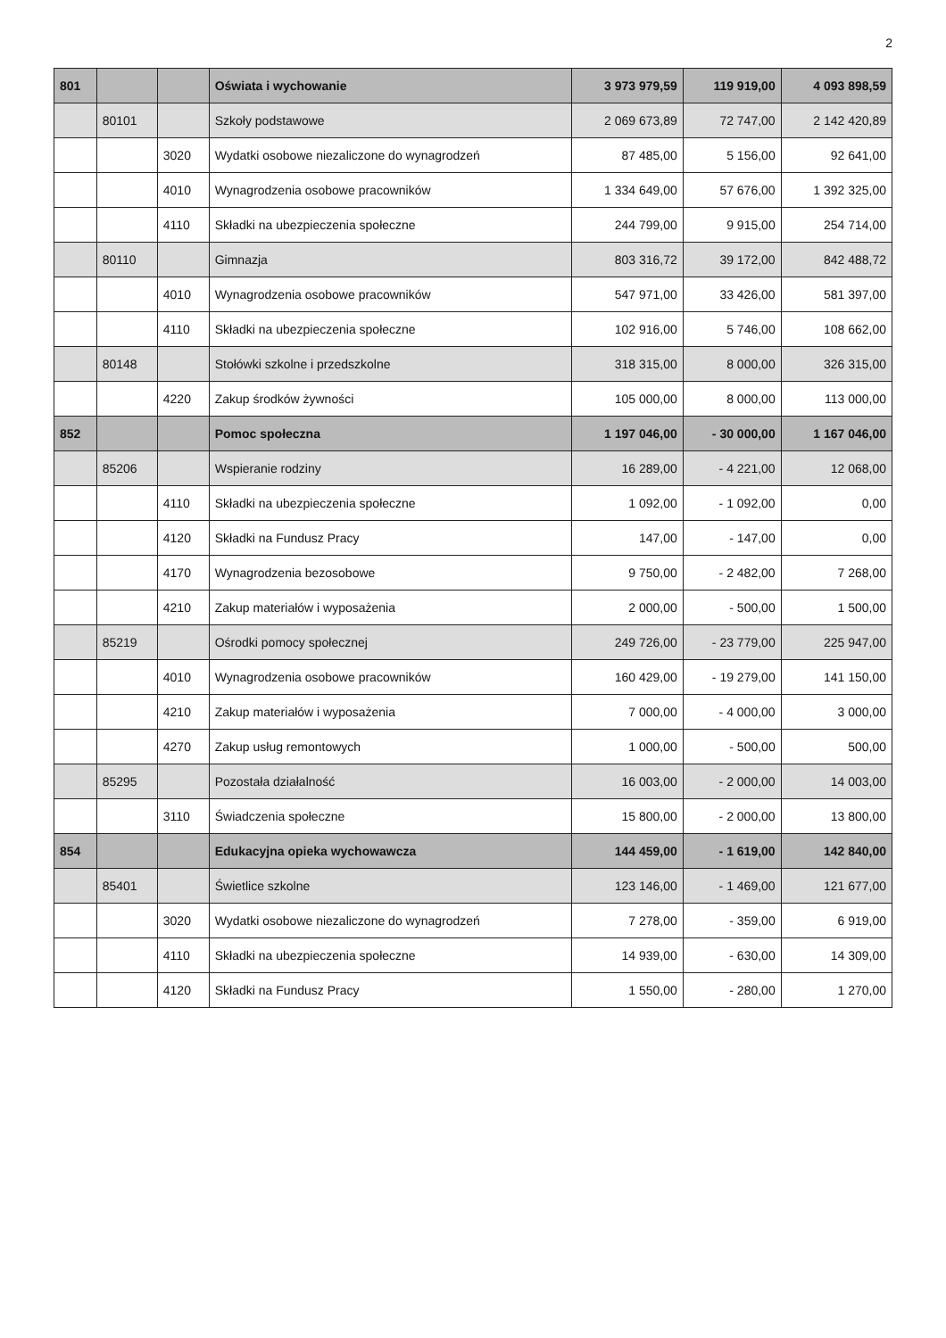2
| 801 | | | Oświata i wychowanie | 3 973 979,59 | 119 919,00 | 4 093 898,59 |
| | 80101 | | Szkoły podstawowe | 2 069 673,89 | 72 747,00 | 2 142 420,89 |
| | | 3020 | Wydatki osobowe niezaliczone do wynagrodzeń | 87 485,00 | 5 156,00 | 92 641,00 |
| | | 4010 | Wynagrodzenia osobowe pracowników | 1 334 649,00 | 57 676,00 | 1 392 325,00 |
| | | 4110 | Składki na ubezpieczenia społeczne | 244 799,00 | 9 915,00 | 254 714,00 |
| | 80110 | | Gimnazja | 803 316,72 | 39 172,00 | 842 488,72 |
| | | 4010 | Wynagrodzenia osobowe pracowników | 547 971,00 | 33 426,00 | 581 397,00 |
| | | 4110 | Składki na ubezpieczenia społeczne | 102 916,00 | 5 746,00 | 108 662,00 |
| | 80148 | | Stołówki szkolne i przedszkolne | 318 315,00 | 8 000,00 | 326 315,00 |
| | | 4220 | Zakup środków żywności | 105 000,00 | 8 000,00 | 113 000,00 |
| 852 | | | Pomoc społeczna | 1 197 046,00 | - 30 000,00 | 1 167 046,00 |
| | 85206 | | Wspieranie rodziny | 16 289,00 | - 4 221,00 | 12 068,00 |
| | | 4110 | Składki na ubezpieczenia społeczne | 1 092,00 | - 1 092,00 | 0,00 |
| | | 4120 | Składki na Fundusz Pracy | 147,00 | - 147,00 | 0,00 |
| | | 4170 | Wynagrodzenia bezosobowe | 9 750,00 | - 2 482,00 | 7 268,00 |
| | | 4210 | Zakup materiałów i wyposażenia | 2 000,00 | - 500,00 | 1 500,00 |
| | 85219 | | Ośrodki pomocy społecznej | 249 726,00 | - 23 779,00 | 225 947,00 |
| | | 4010 | Wynagrodzenia osobowe pracowników | 160 429,00 | - 19 279,00 | 141 150,00 |
| | | 4210 | Zakup materiałów i wyposażenia | 7 000,00 | - 4 000,00 | 3 000,00 |
| | | 4270 | Zakup usług remontowych | 1 000,00 | - 500,00 | 500,00 |
| | 85295 | | Pozostała działalność | 16 003,00 | - 2 000,00 | 14 003,00 |
| | | 3110 | Świadczenia społeczne | 15 800,00 | - 2 000,00 | 13 800,00 |
| 854 | | | Edukacyjna opieka wychowawcza | 144 459,00 | - 1 619,00 | 142 840,00 |
| | 85401 | | Świetlice szkolne | 123 146,00 | - 1 469,00 | 121 677,00 |
| | | 3020 | Wydatki osobowe niezaliczone do wynagrodzeń | 7 278,00 | - 359,00 | 6 919,00 |
| | | 4110 | Składki na ubezpieczenia społeczne | 14 939,00 | - 630,00 | 14 309,00 |
| | | 4120 | Składki na Fundusz Pracy | 1 550,00 | - 280,00 | 1 270,00 |